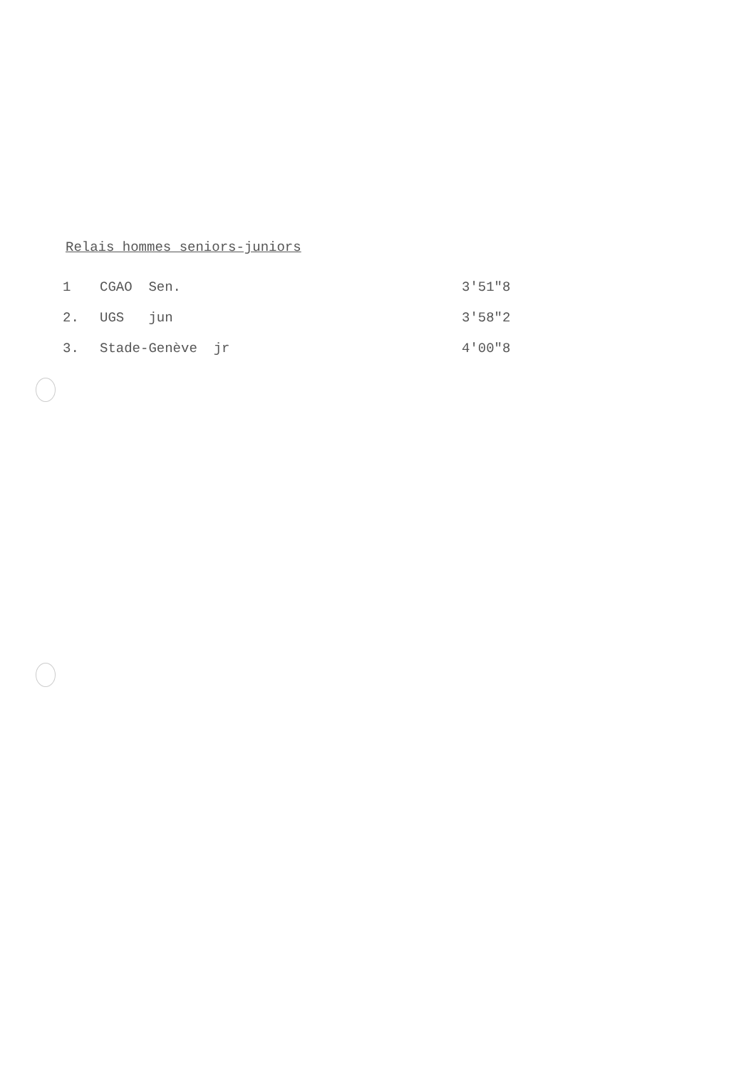Relais hommes seniors-juniors
| 1 | CGAO Sen. | 3'51"8 |
| 2. | UGS jun | 3'58"2 |
| 3. | Stade-Genève jr | 4'00"8 |